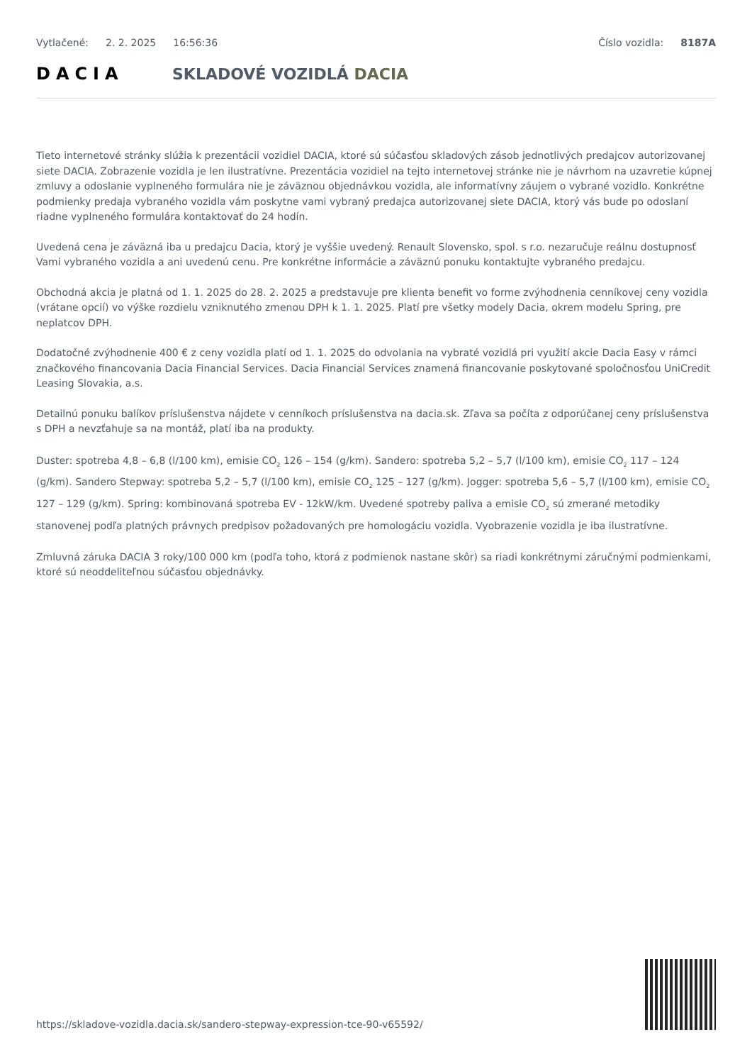Vytlačené: 2. 2. 2025 16:56:36 Číslo vozidla: 8187A
DACIA SKLADOVÉ VOZIDLÁ DACIA
Tieto internetové stránky slúžia k prezentácii vozidiel DACIA, ktoré sú súčasťou skladových zásob jednotlivých predajcov autorizovanej siete DACIA. Zobrazenie vozidla je len ilustratívne. Prezentácia vozidiel na tejto internetovej stránke nie je návrhom na uzavretie kúpnej zmluvy a odoslanie vyplneného formulára nie je záväznou objednávkou vozidla, ale informatívny záujem o vybrané vozidlo. Konkrétne podmienky predaja vybraného vozidla vám poskytne vami vybraný predajca autorizovanej siete DACIA, ktorý vás bude po odoslaní riadne vyplneného formulára kontaktovať do 24 hodín.
Uvedená cena je záväzná iba u predajcu Dacia, ktorý je vyššie uvedený. Renault Slovensko, spol. s r.o. nezaručuje reálnu dostupnosť Vami vybraného vozidla a ani uvedenú cenu. Pre konkrétne informácie a záväznú ponuku kontaktujte vybraného predajcu.
Obchodná akcia je platná od 1. 1. 2025 do 28. 2. 2025 a predstavuje pre klienta benefit vo forme zvýhodnenia cenníkovej ceny vozidla (vrátane opcií) vo výške rozdielu vzniknutého zmenou DPH k 1. 1. 2025. Platí pre všetky modely Dacia, okrem modelu Spring, pre neplatcov DPH.
Dodatočné zvýhodnenie 400 € z ceny vozidla platí od 1. 1. 2025 do odvolania na vybraté vozidlá pri využití akcie Dacia Easy v rámci značkového financovania Dacia Financial Services. Dacia Financial Services znamená financovanie poskytované spoločnosťou UniCredit Leasing Slovakia, a.s.
Detailnú ponuku balíkov príslušenstva nájdete v cenníkoch príslušenstva na dacia.sk. Zľava sa počíta z odporúčanej ceny príslušenstva s DPH a nevzťahuje sa na montáž, platí iba na produkty.
Duster: spotreba 4,8 – 6,8 (l/100 km), emisie CO<sub>2</sub> 126 – 154 (g/km). Sandero: spotreba 5,2 – 5,7 (l/100 km), emisie CO<sub>2</sub> 117 – 124 (g/km). Sandero Stepway: spotreba 5,2 – 5,7 (l/100 km), emisie CO<sub>2</sub> 125 – 127 (g/km). Jogger: spotreba 5,6 – 5,7 (l/100 km), emisie CO<sub>2</sub> 127 – 129 (g/km). Spring: kombinovaná spotreba EV - 12kW/km. Uvedené spotreby paliva a emisie CO<sub>2</sub> sú zmerané metodiky stanovenej podľa platných právnych predpisov požadovaných pre homologáciu vozidla. Vyobrazenie vozidla je iba ilustratívne.
Zmluvná záruka DACIA 3 roky/100 000 km (podľa toho, ktorá z podmienok nastane skôr) sa riadi konkrétnymi záručnými podmienkami, ktoré sú neoddeliteľnou súčasťou objednávky.
https://skladove-vozidla.dacia.sk/sandero-stepway-expression-tce-90-v65592/